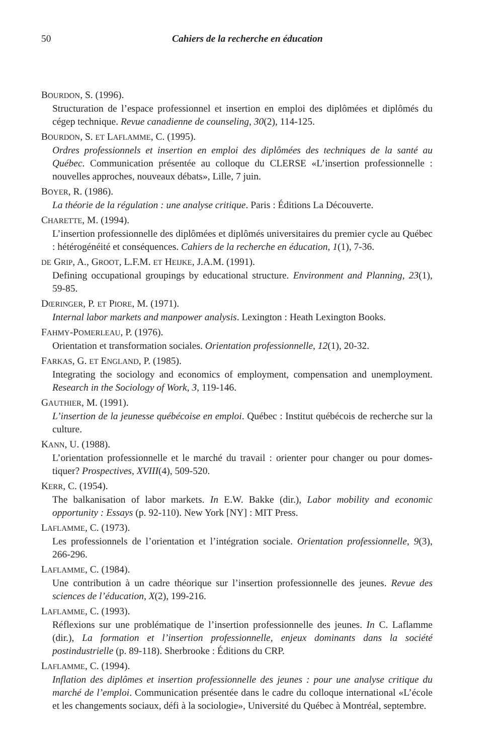50 Cahiers de la recherche en éducation
BOURDON, S. (1996).
Structuration de l’espace professionnel et insertion en emploi des diplômées et diplômés du cégep technique. Revue canadienne de counseling, 30(2), 114-125.
BOURDON, S. ET LAFLAMME, C. (1995).
Ordres professionnels et insertion en emploi des diplômées des techniques de la santé au Québec. Communication présentée au colloque du CLERSE «L’insertion professionnelle : nouvelles approches, nouveaux débats», Lille, 7 juin.
BOYER, R. (1986).
La théorie de la régulation : une analyse critique. Paris : Éditions La Découverte.
CHARETTE, M. (1994).
L’insertion professionnelle des diplômées et diplômés universitaires du premier cycle au Québec : hétérogénéité et conséquences. Cahiers de la recherche en éducation, 1(1), 7-36.
DE GRIP, A., GROOT, L.F.M. ET HEIJKE, J.A.M. (1991).
Defining occupational groupings by educational structure. Environment and Planning, 23(1), 59-85.
DŒRINGER, P. ET PIORE, M. (1971).
Internal labor markets and manpower analysis. Lexington : Heath Lexington Books.
FAHMY-POMERLEAU, P. (1976).
Orientation et transformation sociales. Orientation professionnelle, 12(1), 20-32.
FARKAS, G. ET ENGLAND, P. (1985).
Integrating the sociology and economics of employment, compensation and unemployment. Research in the Sociology of Work, 3, 119-146.
GAUTHIER, M. (1991).
L’insertion de la jeunesse québécoise en emploi. Québec : Institut québécois de recherche sur la culture.
KANN, U. (1988).
L’orientation professionnelle et le marché du travail : orienter pour changer ou pour domes-tiquer? Prospectives, XVIII(4), 509-520.
KERR, C. (1954).
The balkanisation of labor markets. In E.W. Bakke (dir.), Labor mobility and economic opportunity : Essays (p. 92-110). New York [NY] : MIT Press.
LAFLAMME, C. (1973).
Les professionnels de l’orientation et l’intégration sociale. Orientation professionnelle, 9(3), 266-296.
LAFLAMME, C. (1984).
Une contribution à un cadre théorique sur l’insertion professionnelle des jeunes. Revue des sciences de l’éducation, X(2), 199-216.
LAFLAMME, C. (1993).
Réflexions sur une problématique de l’insertion professionnelle des jeunes. In C. Laflamme (dir.), La formation et l’insertion professionnelle, enjeux dominants dans la société postindustrielle (p. 89-118). Sherbrooke : Éditions du CRP.
LAFLAMME, C. (1994).
Inflation des diplômes et insertion professionnelle des jeunes : pour une analyse critique du marché de l’emploi. Communication présentée dans le cadre du colloque international «L’école et les changements sociaux, défi à la sociologie», Université du Québec à Montréal, septembre.